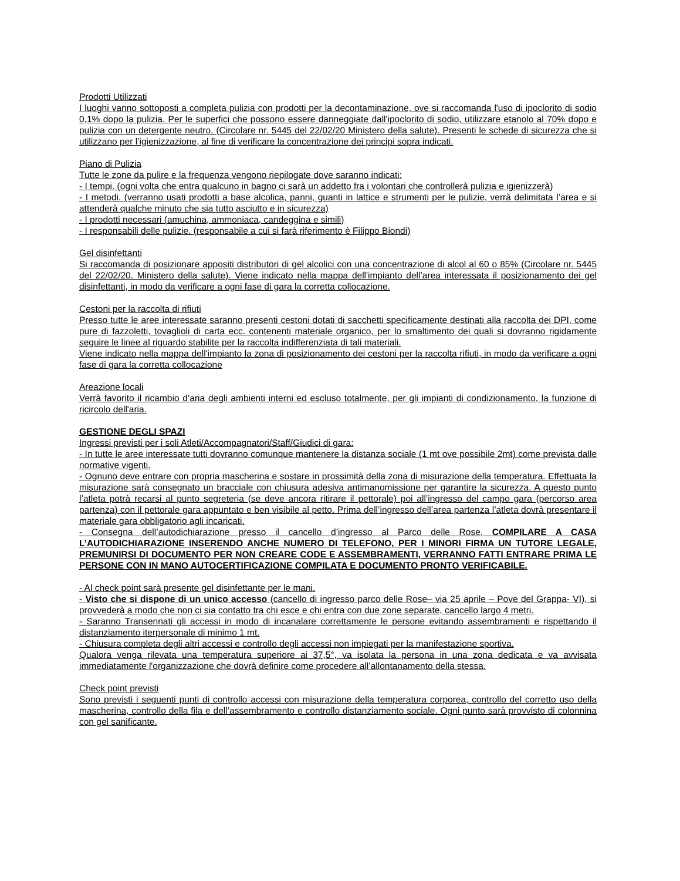Prodotti Utilizzati
I luoghi vanno sottoposti a completa pulizia con prodotti per la decontaminazione, ove si raccomanda l'uso di ipoclorito di sodio 0,1% dopo la pulizia. Per le superfici che possono essere danneggiate dall'ipoclorito di sodio, utilizzare etanolo al 70% dopo e pulizia con un detergente neutro. (Circolare nr. 5445 del 22/02/20 Ministero della salute). Presenti le schede di sicurezza che si utilizzano per l’igienizzazione, al fine di verificare la concentrazione dei principi sopra indicati.
Piano di Pulizia
Tutte le zone da pulire e la frequenza vengono riepilogate dove saranno indicati:
- I tempi. (ogni volta che entra qualcuno in bagno ci sarà un addetto fra i volontari che controllerà pulizia e igienizzerà)
- I metodi. (verranno usati prodotti a base alcolica, panni, guanti in lattice e strumenti per le pulizie, verrà delimitata l’area e si attenderà qualche minuto che sia tutto asciutto e in sicurezza)
- I prodotti necessari (amuchina, ammoniaca, candeggina e simili)
- I responsabili delle pulizie. (responsabile a cui si farà riferimento è Filippo Biondi)
Gel disinfettanti
Si raccomanda di posizionare appositi distributori di gel alcolici con una concentrazione di alcol al 60 o 85% (Circolare nr. 5445 del 22/02/20. Ministero della salute). Viene indicato nella mappa dell'impianto dell’area interessata il posizionamento dei gel disinfettanti, in modo da verificare a ogni fase di gara la corretta collocazione.
Cestoni per la raccolta di rifiuti
Presso tutte le aree interessate saranno presenti cestoni dotati di sacchetti specificamente destinati alla raccolta dei DPI, come pure di fazzoletti, tovaglioli di carta ecc. contenenti materiale organico, per lo smaltimento dei quali si dovranno rigidamente seguire le linee al riguardo stabilite per la raccolta indifferenziata di tali materiali.
Viene indicato nella mappa dell'impianto la zona di posizionamento dei cestoni per la raccolta rifiuti, in modo da verificare a ogni fase di gara la corretta collocazione
Areazione locali
Verrà favorito il ricambio d’aria degli ambienti interni ed escluso totalmente, per gli impianti di condizionamento, la funzione di ricircolo dell'aria.
GESTIONE DEGLI SPAZI
Ingressi previsti per i soli Atleti/Accompagnatori/Staff/Giudici di gara:
- In tutte le aree interessate tutti dovranno comunque mantenere la distanza sociale (1 mt ove possibile 2mt) come prevista dalle normative vigenti.
- Ognuno deve entrare con propria mascherina e sostare in prossimità della zona di misurazione della temperatura. Effettuata la misurazione sarà consegnato un bracciale con chiusura adesiva antimanomissione per garantire la sicurezza. A questo punto l’atleta potrà recarsi al punto segreteria (se deve ancora ritirare il pettorale) poi all’ingresso del campo gara (percorso area partenza) con il pettorale gara appuntato e ben visibile al petto. Prima dell’ingresso dell’area partenza l’atleta dovrà presentare il materiale gara obbligatorio agli incaricati.
- Consegna dell’autodichiarazione presso il cancello d’ingresso al Parco delle Rose, COMPILARE A CASA L’AUTODICHIARAZIONE INSERENDO ANCHE NUMERO DI TELEFONO, PER I MINORI FIRMA UN TUTORE LEGALE, PREMUNIRSI DI DOCUMENTO PER NON CREARE CODE E ASSEMBRAMENTI, VERRANNO FATTI ENTRARE PRIMA LE PERSONE CON IN MANO AUTOCERTIFICAZIONE COMPILATA E DOCUMENTO PRONTO VERIFICABILE.
- Al check point sarà presente gel disinfettante per le mani.
- Visto che si dispone di un unico accesso (cancello di ingresso parco delle Rose– via 25 aprile – Pove del Grappa- VI), si provvederà a modo che non ci sia contatto tra chi esce e chi entra con due zone separate, cancello largo 4 metri.
- Saranno Transennati gli accessi in modo di incanalare correttamente le persone evitando assembramenti e rispettando il distanziamento iterpersonale di minimo 1 mt.
- Chiusura completa degli altri accessi e controllo degli accessi non impiegati per la manifestazione sportiva.
Qualora venga rilevata una temperatura superiore ai 37,5°, va isolata la persona in una zona dedicata e va avvisata immediatamente l'organizzazione che dovrà definire come procedere all’allontanamento della stessa.
Check point previsti
Sono previsti i seguenti punti di controllo accessi con misurazione della temperatura corporea, controllo del corretto uso della mascherina, controllo della fila e dell’assembramento e controllo distanziamento sociale. Ogni punto sarà provvisto di colonnina con gel sanificante.